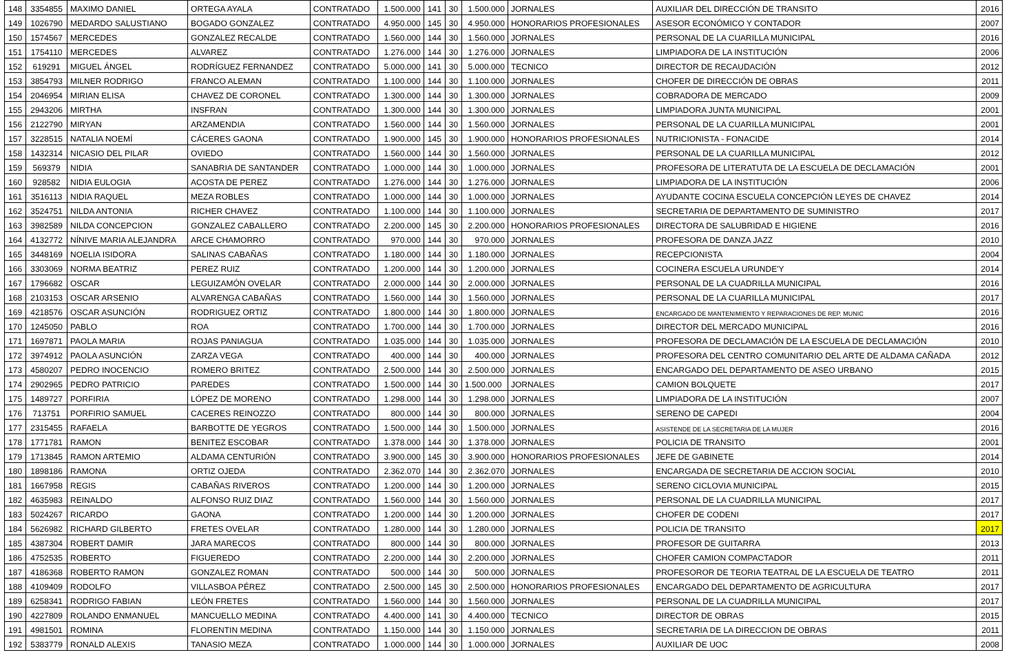| 148 | 3354855 | MAXIMO DANIEL | ORTEGA AYALA | CONTRATADO | 1.500.000 | 141 | 30 | 1.500.000 | JORNALES | AUXILIAR DEL DIRECCIÓN DE TRANSITO | 2016 |
| 149 | 1026790 | MEDARDO SALUSTIANO | BOGADO GONZALEZ | CONTRATADO | 4.950.000 | 145 | 30 | 4.950.000 | HONORARIOS PROFESIONALES | ASESOR ECONÓMICO Y CONTADOR | 2007 |
| 150 | 1574567 | MERCEDES | GONZALEZ RECALDE | CONTRATADO | 1.560.000 | 144 | 30 | 1.560.000 | JORNALES | PERSONAL DE LA CUARILLA MUNICIPAL | 2016 |
| 151 | 1754110 | MERCEDES | ALVAREZ | CONTRATADO | 1.276.000 | 144 | 30 | 1.276.000 | JORNALES | LIMPIADORA DE LA INSTITUCIÓN | 2006 |
| 152 | 619291 | MIGUEL ÁNGEL | RODRÍGUEZ FERNANDEZ | CONTRATADO | 5.000.000 | 141 | 30 | 5.000.000 | TECNICO | DIRECTOR DE RECAUDACIÓN | 2012 |
| 153 | 3854793 | MILNER RODRIGO | FRANCO ALEMAN | CONTRATADO | 1.100.000 | 144 | 30 | 1.100.000 | JORNALES | CHOFER DE DIRECCIÓN DE OBRAS | 2011 |
| 154 | 2046954 | MIRIAN ELISA | CHAVEZ DE CORONEL | CONTRATADO | 1.300.000 | 144 | 30 | 1.300.000 | JORNALES | COBRADORA DE MERCADO | 2009 |
| 155 | 2943206 | MIRTHA | INSFRAN | CONTRATADO | 1.300.000 | 144 | 30 | 1.300.000 | JORNALES | LIMPIADORA JUNTA MUNICIPAL | 2001 |
| 156 | 2122790 | MIRYAN | ARZAMENDIA | CONTRATADO | 1.560.000 | 144 | 30 | 1.560.000 | JORNALES | PERSONAL DE LA CUARILLA MUNICIPAL | 2001 |
| 157 | 3228515 | NATALIA NOEMÍ | CÁCERES GAONA | CONTRATADO | 1.900.000 | 145 | 30 | 1.900.000 | HONORARIOS PROFESIONALES | NUTRICIONISTA - FONACIDE | 2014 |
| 158 | 1432314 | NICASIO DEL PILAR | OVIEDO | CONTRATADO | 1.560.000 | 144 | 30 | 1.560.000 | JORNALES | PERSONAL DE LA CUARILLA MUNICIPAL | 2012 |
| 159 | 569379 | NIDIA | SANABRIA DE SANTANDER | CONTRATADO | 1.000.000 | 144 | 30 | 1.000.000 | JORNALES | PROFESORA DE LITERATUTA DE LA ESCUELA DE DECLAMACIÓN | 2001 |
| 160 | 928582 | NIDIA EULOGIA | ACOSTA DE PEREZ | CONTRATADO | 1.276.000 | 144 | 30 | 1.276.000 | JORNALES | LIMPIADORA DE LA INSTITUCIÓN | 2006 |
| 161 | 3516113 | NIDIA RAQUEL | MEZA ROBLES | CONTRATADO | 1.000.000 | 144 | 30 | 1.000.000 | JORNALES | AYUDANTE COCINA ESCUELA CONCEPCIÓN LEYES DE CHAVEZ | 2014 |
| 162 | 3524751 | NILDA ANTONIA | RICHER CHAVEZ | CONTRATADO | 1.100.000 | 144 | 30 | 1.100.000 | JORNALES | SECRETARIA DE DEPARTAMENTO DE SUMINISTRO | 2017 |
| 163 | 3982589 | NILDA CONCEPCION | GONZALEZ CABALLERO | CONTRATADO | 2.200.000 | 145 | 30 | 2.200.000 | HONORARIOS PROFESIONALES | DIRECTORA DE SALUBRIDAD E HIGIENE | 2016 |
| 164 | 4132772 | NÍNIVE MARIA ALEJANDRA | ARCE CHAMORRO | CONTRATADO | 970.000 | 144 | 30 | 970.000 | JORNALES | PROFESORA DE DANZA JAZZ | 2010 |
| 165 | 3448169 | NOELIA ISIDORA | SALINAS CABAÑAS | CONTRATADO | 1.180.000 | 144 | 30 | 1.180.000 | JORNALES | RECEPCIONISTA | 2004 |
| 166 | 3303069 | NORMA BEATRIZ | PEREZ RUIZ | CONTRATADO | 1.200.000 | 144 | 30 | 1.200.000 | JORNALES | COCINERA ESCUELA URUNDE'Y | 2014 |
| 167 | 1796682 | OSCAR | LEGUIZAMÓN OVELAR | CONTRATADO | 2.000.000 | 144 | 30 | 2.000.000 | JORNALES | PERSONAL DE LA CUADRILLA MUNICIPAL | 2016 |
| 168 | 2103153 | OSCAR ARSENIO | ALVARENGA CABAÑAS | CONTRATADO | 1.560.000 | 144 | 30 | 1.560.000 | JORNALES | PERSONAL DE LA CUARILLA MUNICIPAL | 2017 |
| 169 | 4218576 | OSCAR ASUNCIÓN | RODRIGUEZ ORTIZ | CONTRATADO | 1.800.000 | 144 | 30 | 1.800.000 | JORNALES | ENCARGADO DE MANTENIMIENTO Y REPARACIONES DE REP. MUNIC | 2016 |
| 170 | 1245050 | PABLO | ROA | CONTRATADO | 1.700.000 | 144 | 30 | 1.700.000 | JORNALES | DIRECTOR DEL MERCADO MUNICIPAL | 2016 |
| 171 | 1697871 | PAOLA MARIA | ROJAS PANIAGUA | CONTRATADO | 1.035.000 | 144 | 30 | 1.035.000 | JORNALES | PROFESORA DE DECLAMACIÓN DE LA ESCUELA DE DECLAMACIÓN | 2010 |
| 172 | 3974912 | PAOLA ASUNCIÓN | ZARZA VEGA | CONTRATADO | 400.000 | 144 | 30 | 400.000 | JORNALES | PROFESORA DEL CENTRO COMUNITARIO DEL ARTE DE ALDAMA CAÑADA | 2012 |
| 173 | 4580207 | PEDRO INOCENCIO | ROMERO BRITEZ | CONTRATADO | 2.500.000 | 144 | 30 | 2.500.000 | JORNALES | ENCARGADO DEL DEPARTAMENTO DE ASEO URBANO | 2015 |
| 174 | 2902965 | PEDRO PATRICIO | PAREDES | CONTRATADO | 1.500.000 | 144 | 30 | 1.500.000 | JORNALES | CAMION BOLQUETE | 2017 |
| 175 | 1489727 | PORFIRIA | LÓPEZ DE MORENO | CONTRATADO | 1.298.000 | 144 | 30 | 1.298.000 | JORNALES | LIMPIADORA DE LA INSTITUCIÓN | 2007 |
| 176 | 713751 | PORFIRIO SAMUEL | CACERES REINOZZO | CONTRATADO | 800.000 | 144 | 30 | 800.000 | JORNALES | SERENO DE CAPEDI | 2004 |
| 177 | 2315455 | RAFAELA | BARBOTTE DE YEGROS | CONTRATADO | 1.500.000 | 144 | 30 | 1.500.000 | JORNALES | ASISTENDE DE LA SECRETARIA DE LA MUJER | 2016 |
| 178 | 1771781 | RAMON | BENITEZ ESCOBAR | CONTRATADO | 1.378.000 | 144 | 30 | 1.378.000 | JORNALES | POLICIA DE TRANSITO | 2001 |
| 179 | 1713845 | RAMON ARTEMIO | ALDAMA CENTURIÓN | CONTRATADO | 3.900.000 | 145 | 30 | 3.900.000 | HONORARIOS PROFESIONALES | JEFE DE GABINETE | 2014 |
| 180 | 1898186 | RAMONA | ORTIZ OJEDA | CONTRATADO | 2.362.070 | 144 | 30 | 2.362.070 | JORNALES | ENCARGADA DE SECRETARIA DE ACCION SOCIAL | 2010 |
| 181 | 1667958 | REGIS | CABAÑAS RIVEROS | CONTRATADO | 1.200.000 | 144 | 30 | 1.200.000 | JORNALES | SERENO CICLOVIA MUNICIPAL | 2015 |
| 182 | 4635983 | REINALDO | ALFONSO RUIZ DIAZ | CONTRATADO | 1.560.000 | 144 | 30 | 1.560.000 | JORNALES | PERSONAL DE LA CUADRILLA MUNICIPAL | 2017 |
| 183 | 5024267 | RICARDO | GAONA | CONTRATADO | 1.200.000 | 144 | 30 | 1.200.000 | JORNALES | CHOFER DE CODENI | 2017 |
| 184 | 5626982 | RICHARD GILBERTO | FRETES OVELAR | CONTRATADO | 1.280.000 | 144 | 30 | 1.280.000 | JORNALES | POLICIA DE TRANSITO | 2017 |
| 185 | 4387304 | ROBERT DAMIR | JARA MARECOS | CONTRATADO | 800.000 | 144 | 30 | 800.000 | JORNALES | PROFESOR DE GUITARRA | 2013 |
| 186 | 4752535 | ROBERTO | FIGUEREDO | CONTRATADO | 2.200.000 | 144 | 30 | 2.200.000 | JORNALES | CHOFER CAMION COMPACTADOR | 2011 |
| 187 | 4186368 | ROBERTO RAMON | GONZALEZ ROMAN | CONTRATADO | 500.000 | 144 | 30 | 500.000 | JORNALES | PROFESOROR DE TEORIA TEATRAL DE LA ESCUELA DE TEATRO | 2011 |
| 188 | 4109409 | RODOLFO | VILLASBOA PÉREZ | CONTRATADO | 2.500.000 | 145 | 30 | 2.500.000 | HONORARIOS PROFESIONALES | ENCARGADO DEL DEPARTAMENTO DE AGRICULTURA | 2017 |
| 189 | 6258341 | RODRIGO FABIAN | LEÓN FRETES | CONTRATADO | 1.560.000 | 144 | 30 | 1.560.000 | JORNALES | PERSONAL DE LA CUADRILLA MUNICIPAL | 2017 |
| 190 | 4227809 | ROLANDO ENMANUEL | MANCUELLO MEDINA | CONTRATADO | 4.400.000 | 141 | 30 | 4.400.000 | TECNICO | DIRECTOR DE OBRAS | 2015 |
| 191 | 4981501 | ROMINA | FLORENTIN MEDINA | CONTRATADO | 1.150.000 | 144 | 30 | 1.150.000 | JORNALES | SECRETARIA DE LA DIRECCION DE OBRAS | 2011 |
| 192 | 5383779 | RONALD ALEXIS | TANASIO MEZA | CONTRATADO | 1.000.000 | 144 | 30 | 1.000.000 | JORNALES | AUXILIAR DE UOC | 2008 |